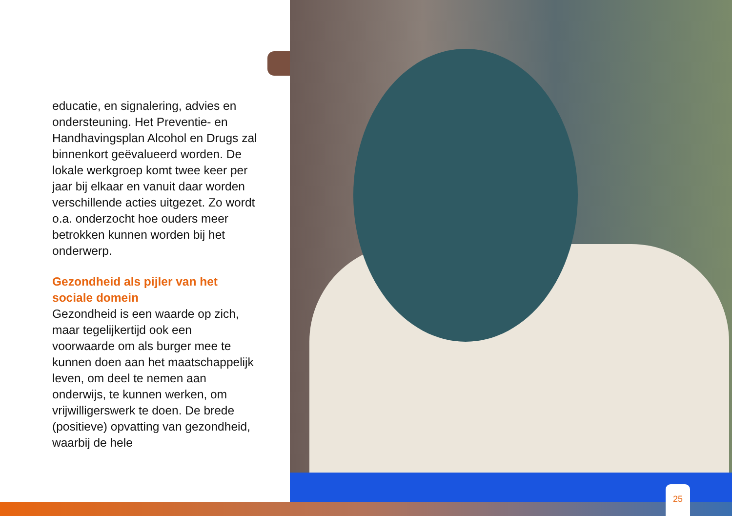educatie, en signalering, advies en ondersteuning. Het Preventie- en Handhavingsplan Alcohol en Drugs zal binnenkort geëvalueerd worden. De lokale werkgroep komt twee keer per jaar bij elkaar en vanuit daar worden verschillende acties uitgezet. Zo wordt o.a. onderzocht hoe ouders meer betrokken kunnen worden bij het onderwerp.
Gezondheid als pijler van het sociale domein
Gezondheid is een waarde op zich, maar tegelijkertijd ook een voorwaarde om als burger mee te kunnen doen aan het maatschappelijk leven, om deel te nemen aan onderwijs, te kunnen werken, om vrijwilligerswerk te doen. De brede (positieve) opvatting van gezondheid, waarbij de hele
25